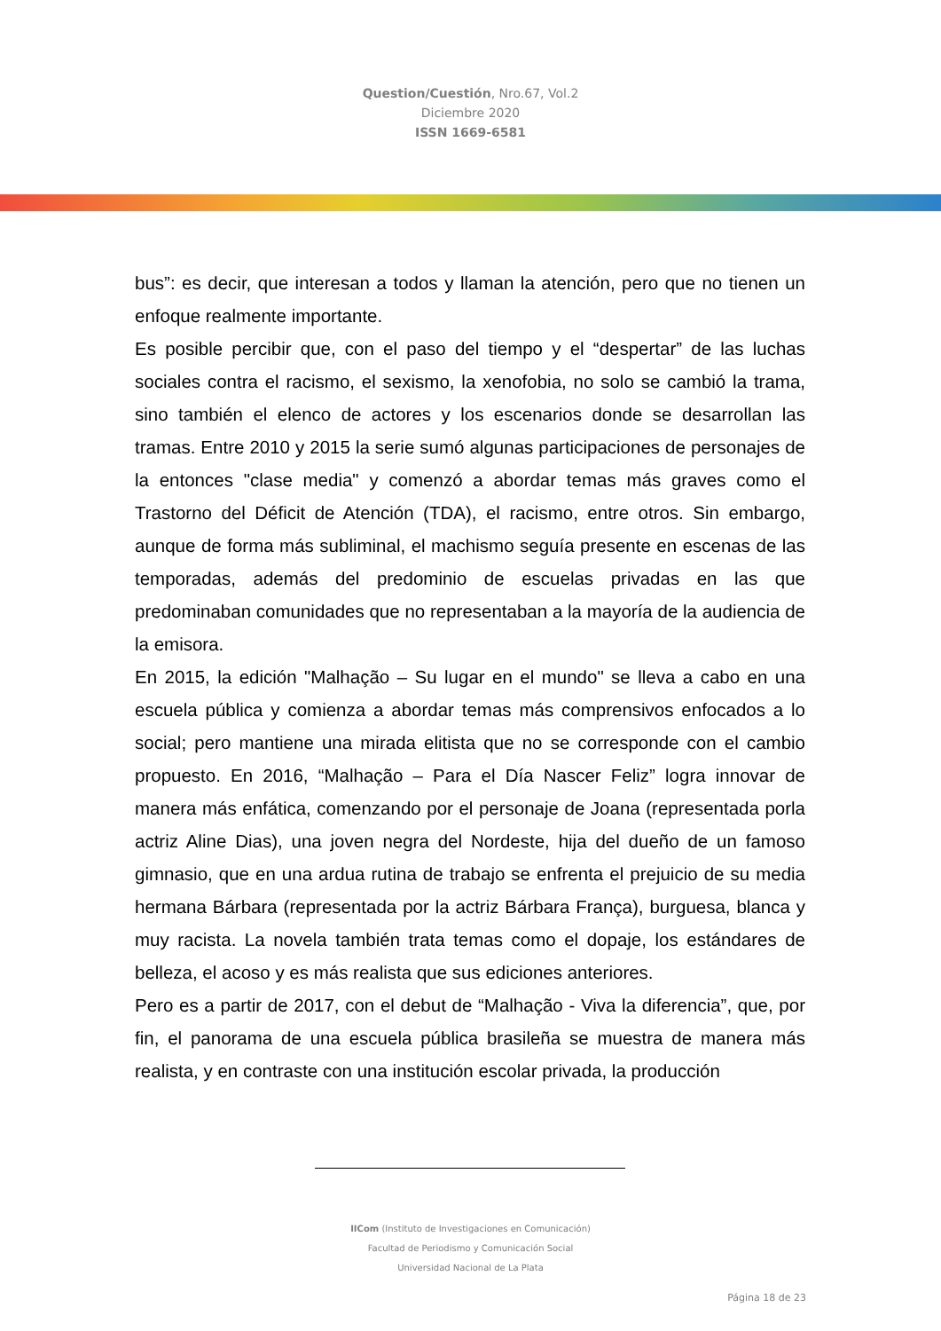Question/Cuestión, Nro.67, Vol.2
Diciembre 2020
ISSN 1669-6581
bus”: es decir, que interesan a todos y llaman la atención, pero que no tienen un enfoque realmente importante.
Es posible percibir que, con el paso del tiempo y el “despertar” de las luchas sociales contra el racismo, el sexismo, la xenofobia, no solo se cambió la trama, sino también el elenco de actores y los escenarios donde se desarrollan las tramas. Entre 2010 y 2015 la serie sumó algunas participaciones de personajes de la entonces "clase media" y comenzó a abordar temas más graves como el Trastorno del Déficit de Atención (TDA), el racismo, entre otros. Sin embargo, aunque de forma más subliminal, el machismo seguía presente en escenas de las temporadas, además del predominio de escuelas privadas en las que predominaban comunidades que no representaban a la mayoría de la audiencia de la emisora.
En 2015, la edición "Malhação – Su lugar en el mundo" se lleva a cabo en una escuela pública y comienza a abordar temas más comprensivos enfocados a lo social; pero mantiene una mirada elitista que no se corresponde con el cambio propuesto. En 2016, “Malhação – Para el Día Nascer Feliz” logra innovar de manera más enfática, comenzando por el personaje de Joana (representada porla actriz Aline Dias), una joven negra del Nordeste, hija del dueño de un famoso gimnasio, que en una ardua rutina de trabajo se enfrenta el prejuicio de su media hermana Bárbara (representada por la actriz Bárbara França), burguesa, blanca y muy racista. La novela también trata temas como el dopaje, los estándares de belleza, el acoso y es más realista que sus ediciones anteriores.
Pero es a partir de 2017, con el debut de “Malhação - Viva la diferencia”, que, por fin, el panorama de una escuela pública brasileña se muestra de manera más realista, y en contraste con una institución escolar privada, la producción
IICom (Instituto de Investigaciones en Comunicación)
Facultad de Periodismo y Comunicación Social
Universidad Nacional de La Plata
Página 18 de 23